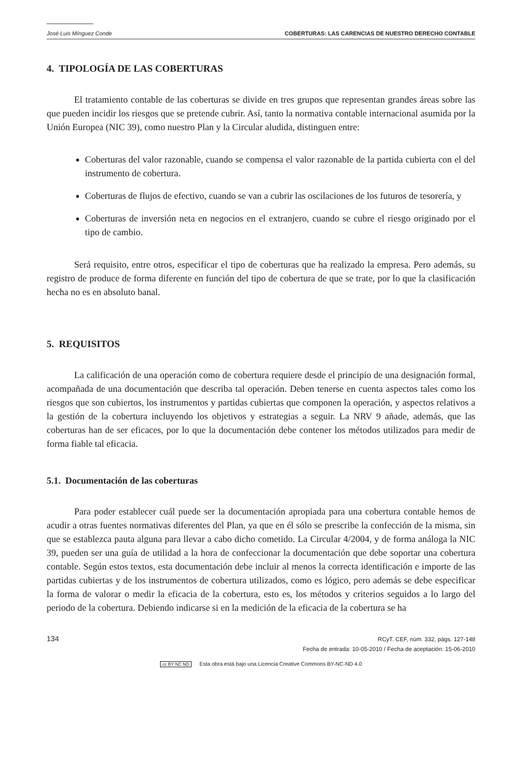José Luis Mínguez Conde COBERTURAS: LAS CARENCIAS DE NUESTRO DERECHO CONTABLE
4. TIPOLOGÍA DE LAS COBERTURAS
El tratamiento contable de las coberturas se divide en tres grupos que representan grandes áreas sobre las que pueden incidir los riesgos que se pretende cubrir. Así, tanto la normativa contable internacional asumida por la Unión Europea (NIC 39), como nuestro Plan y la Circular aludida, distinguen entre:
Coberturas del valor razonable, cuando se compensa el valor razonable de la partida cubierta con el del instrumento de cobertura.
Coberturas de flujos de efectivo, cuando se van a cubrir las oscilaciones de los futuros de tesorería, y
Coberturas de inversión neta en negocios en el extranjero, cuando se cubre el riesgo originado por el tipo de cambio.
Será requisito, entre otros, especificar el tipo de coberturas que ha realizado la empresa. Pero además, su registro de produce de forma diferente en función del tipo de cobertura de que se trate, por lo que la clasificación hecha no es en absoluto banal.
5. REQUISITOS
La calificación de una operación como de cobertura requiere desde el principio de una designación formal, acompañada de una documentación que describa tal operación. Deben tenerse en cuenta aspectos tales como los riesgos que son cubiertos, los instrumentos y partidas cubiertas que componen la operación, y aspectos relativos a la gestión de la cobertura incluyendo los objetivos y estrategias a seguir. La NRV 9 añade, además, que las coberturas han de ser eficaces, por lo que la documentación debe contener los métodos utilizados para medir de forma fiable tal eficacia.
5.1. Documentación de las coberturas
Para poder establecer cuál puede ser la documentación apropiada para una cobertura contable hemos de acudir a otras fuentes normativas diferentes del Plan, ya que en él sólo se prescribe la confección de la misma, sin que se establezca pauta alguna para llevar a cabo dicho cometido. La Circular 4/2004, y de forma análoga la NIC 39, pueden ser una guía de utilidad a la hora de confeccionar la documentación que debe soportar una cobertura contable. Según estos textos, esta documentación debe incluir al menos la correcta identificación e importe de las partidas cubiertas y de los instrumentos de cobertura utilizados, como es lógico, pero además se debe especificar la forma de valorar o medir la eficacia de la cobertura, esto es, los métodos y criterios seguidos a lo largo del periodo de la cobertura. Debiendo indicarse si en la medición de la eficacia de la cobertura se ha
134
RCyT. CEF, núm. 332, págs. 127-148
Fecha de entrada: 10-05-2010 / Fecha de aceptación: 15-06-2010
cc BY NC ND Esta obra está bajo una Licencia Creative Commons BY-NC-ND 4.0